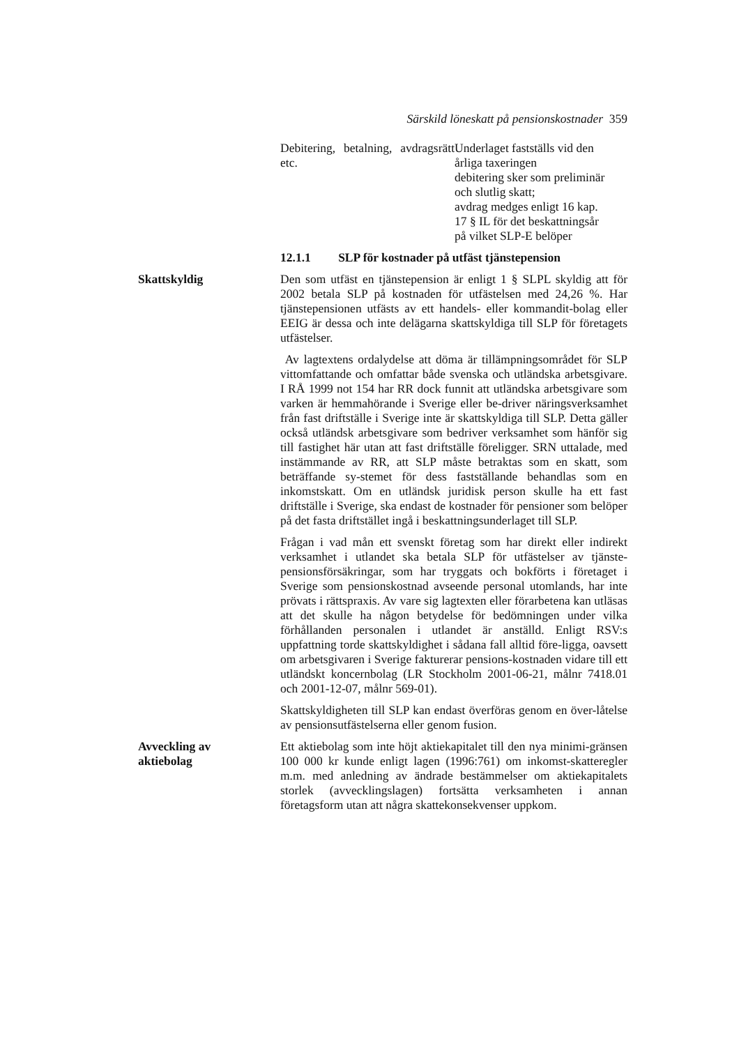Särskild löneskatt på pensionskostnader 359
| Debitering, betalning, avdragsrätt etc. | Underlaget fastställs vid den årliga taxeringen debitering sker som preliminär och slutlig skatt; avdrag medges enligt 16 kap. 17 § IL för det beskattningsår på vilket SLP-E belöper |
12.1.1 SLP för kostnader på utfäst tjänstepension
Skattskyldig Den som utfäst en tjänstepension är enligt 1 § SLPL skyldig att för 2002 betala SLP på kostnaden för utfästelsen med 24,26 %. Har tjänstepensionen utfästs av ett handels- eller kommandit-bolag eller EEIG är dessa och inte delägarna skattskyldiga till SLP för företagets utfästelser.
Av lagtextens ordalydelse att döma är tillämpningsområdet för SLP vittomfattande och omfattar både svenska och utländska arbetsgivare. I RÅ 1999 not 154 har RR dock funnit att utländska arbetsgivare som varken är hemmahörande i Sverige eller be-driver näringsverksamhet från fast driftställe i Sverige inte är skattskyldiga till SLP. Detta gäller också utländsk arbetsgivare som bedriver verksamhet som hänför sig till fastighet här utan att fast driftställe föreligger. SRN uttalade, med instämmande av RR, att SLP måste betraktas som en skatt, som beträffande sy-stemet för dess fastställande behandlas som en inkomstskatt. Om en utländsk juridisk person skulle ha ett fast driftställe i Sverige, ska endast de kostnader för pensioner som belöper på det fasta driftstället ingå i beskattningsunderlaget till SLP.
Frågan i vad mån ett svenskt företag som har direkt eller indirekt verksamhet i utlandet ska betala SLP för utfästelser av tjänste-pensionsförsäkringar, som har tryggats och bokförts i företaget i Sverige som pensionskostnad avseende personal utomlands, har inte prövats i rättspraxis. Av vare sig lagtexten eller förarbetena kan utläsas att det skulle ha någon betydelse för bedömningen under vilka förhållanden personalen i utlandet är anställd. Enligt RSV:s uppfattning torde skattskyldighet i sådana fall alltid före-ligga, oavsett om arbetsgivaren i Sverige fakturerar pensions-kostnaden vidare till ett utländskt koncernbolag (LR Stockholm 2001-06-21, målnr 7418.01 och 2001-12-07, målnr 569-01).
Skattskyldigheten till SLP kan endast överföras genom en över-låtelse av pensionsutfästelserna eller genom fusion.
Avveckling av
aktiebolag
Ett aktiebolag som inte höjt aktiekapitalet till den nya minimi-gränsen 100 000 kr kunde enligt lagen (1996:761) om inkomst-skatteregler m.m. med anledning av ändrade bestämmelser om aktiekapitalets storlek (avvecklingslagen) fortsätta verksamheten i annan företagsform utan att några skattekonsekvenser uppkom.